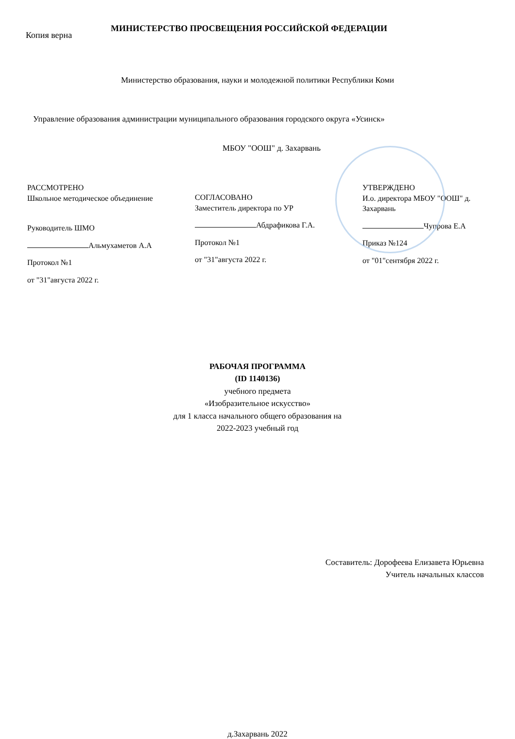Копия верна
МИНИСТЕРСТВО ПРОСВЕЩЕНИЯ РОССИЙСКОЙ ФЕДЕРАЦИИ
Министерство образования, науки и молодежной политики Республики Коми
Управление образования администрации муниципального образования городского округа «Усинск»
МБОУ "ООШ" д. Захарвань
РАССМОТРЕНО
Школьное методическое объединение
Руководитель ШМО
Альмухаметов А.А
Протокол №1
от "31"августа 2022 г.
СОГЛАСОВАНО
Заместитель директора по УР
Абдрафикова Г.А.
Протокол №1
от "31"августа 2022 г.
УТВЕРЖДЕНО
И.о. директора МБОУ "ООШ" д. Захарвань
Чупрова Е.А
Приказ №124
от "01"сентября 2022 г.
РАБОЧАЯ ПРОГРАММА
(ID 1140136)
учебного предмета
«Изобразительное искусство»
для 1 класса начального общего образования на
2022-2023 учебный год
Составитель: Дорофеева Елизавета Юрьевна
Учитель начальных классов
д.Захарвань 2022